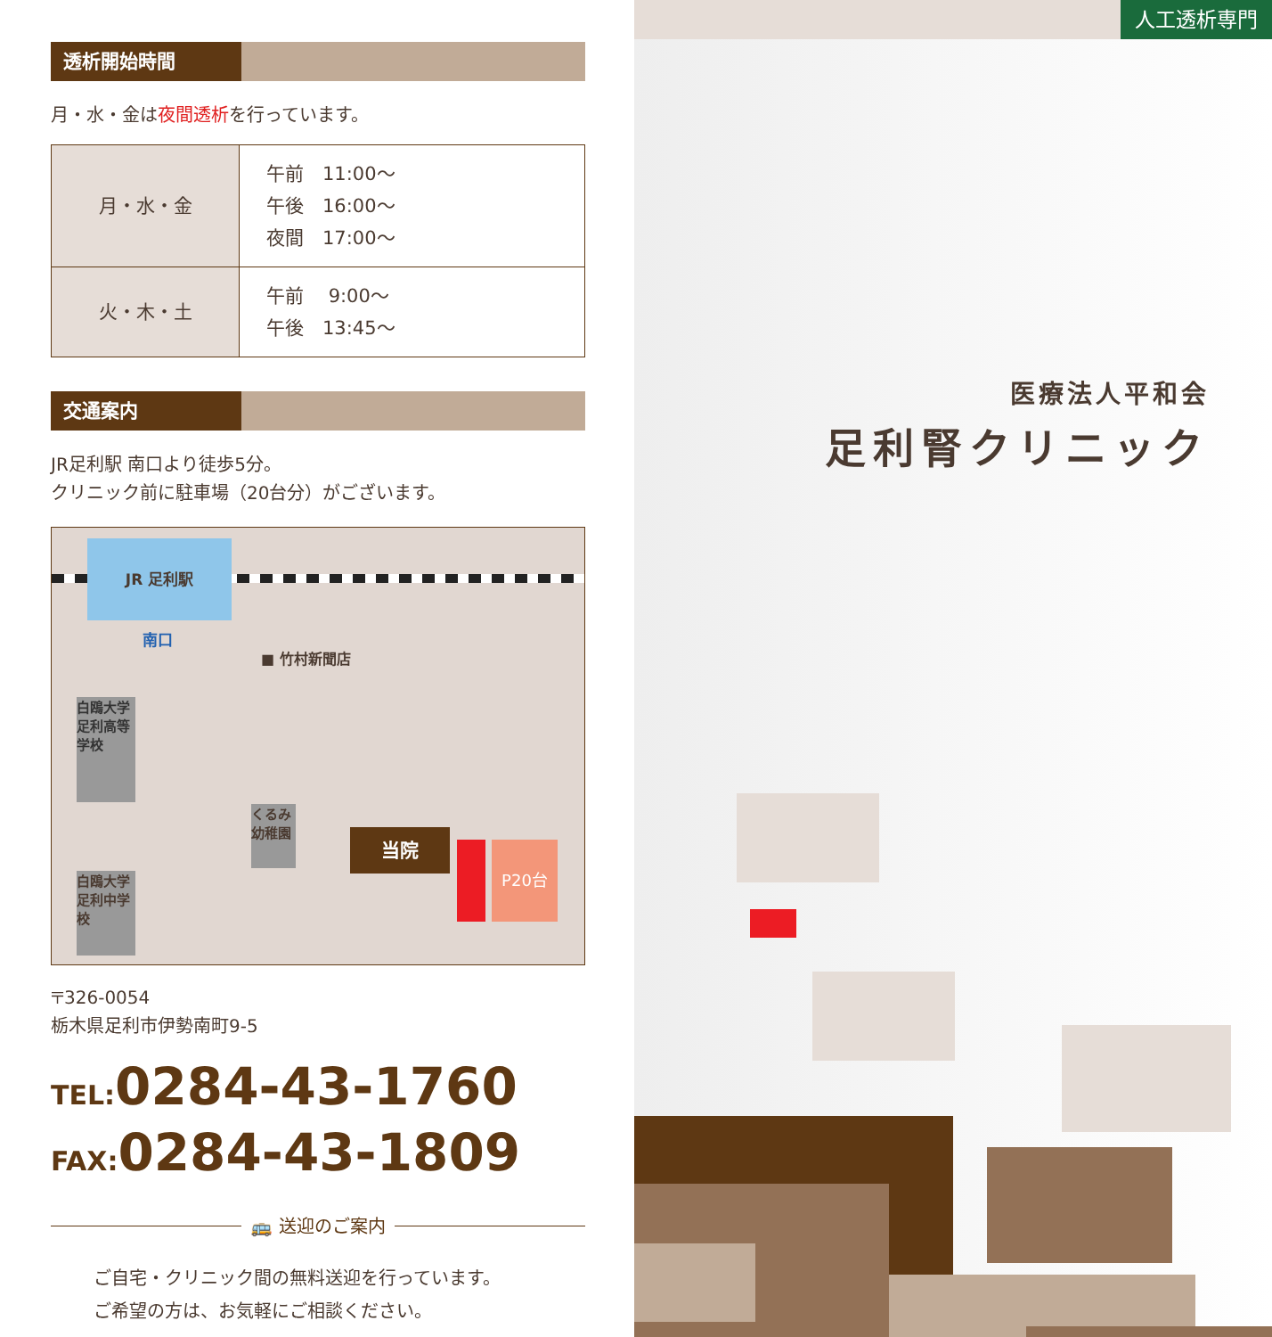透析開始時間
月・水・金は夜間透析を行っています。
| 月・水・金 | 午前 11:00〜 午後 16:00〜 夜間 17:00〜 |
| 火・木・土 | 午前 9:00〜 午後 13:45〜 |
交通案内
JR足利駅 南口より徒歩5分。
クリニック前に駐車場（20台分）がございます。
JR 足利駅
南口
■ 竹村新聞店
白鴎大学 足利高等学校
くるみ幼稚園
白鴎大学 足利中学校
当院 P20台
〒326-0054
栃木県足利市伊勢南町9-5
TEL: 0284-43-1760
FAX: 0284-43-1809
🚌 送迎のご案内
ご自宅・クリニック間の無料送迎を行っています。
ご希望の方は、お気軽にご相談ください。
人工透析専門
医療法人平和会
足利腎クリニック